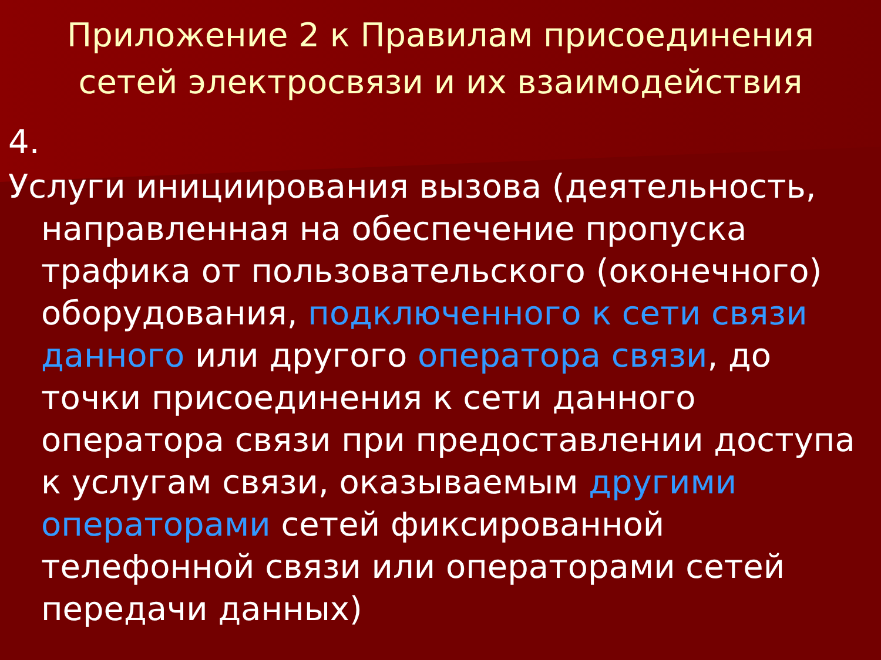Приложение 2 к Правилам присоединения
сетей электросвязи и их взаимодействия
4.
Услуги инициирования вызова (деятельность, направленная на обеспечение пропуска трафика от пользовательского (оконечного) оборудования, подключенного к сети связи данного или другого оператора связи, до точки присоединения к сети данного оператора связи при предоставлении доступа к услугам связи, оказываемым другими операторами сетей фиксированной телефонной связи или операторами сетей передачи данных)